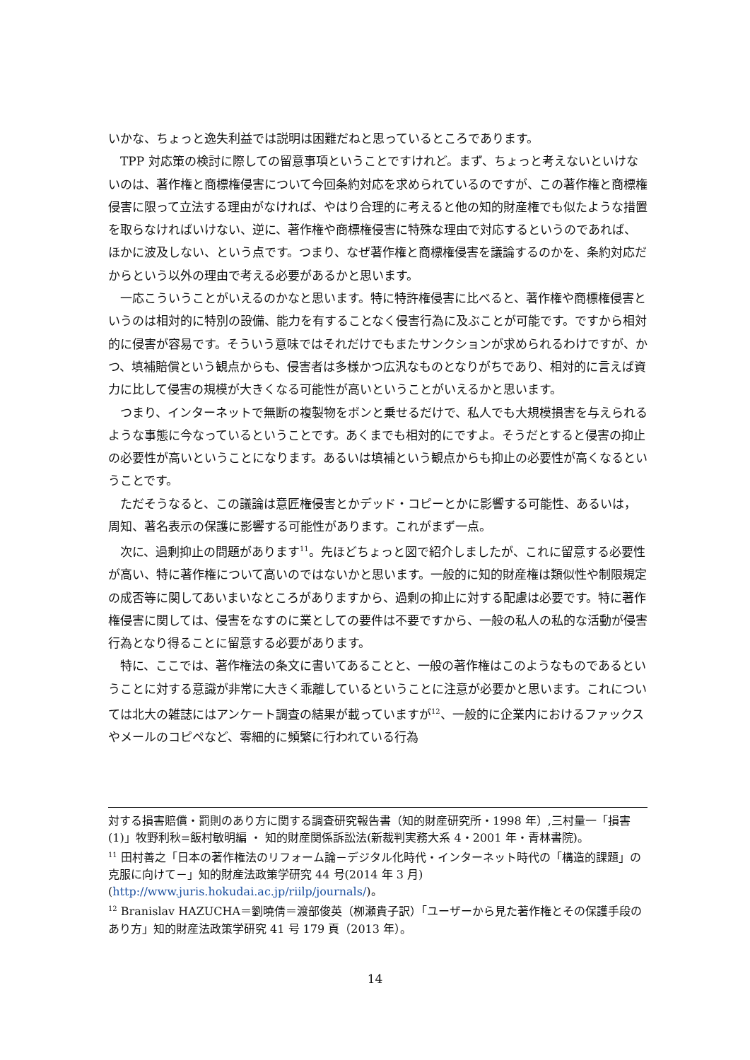いかな、ちょっと逸失利益では説明は困難だねと思っているところであります。
TPP 対応策の検討に際しての留意事項ということですけれど。まず、ちょっと考えないといけないのは、著作権と商標権侵害について今回条約対応を求められているのですが、この著作権と商標権侵害に限って立法する理由がなければ、やはり合理的に考えると他の知的財産権でも似たような措置を取らなければいけない、逆に、著作権や商標権侵害に特殊な理由で対応するというのであれば、ほかに波及しない、という点です。つまり、なぜ著作権と商標権侵害を議論するのかを、条約対応だからという以外の理由で考える必要があるかと思います。
一応こういうことがいえるのかなと思います。特に特許権侵害に比べると、著作権や商標権侵害というのは相対的に特別の設備、能力を有することなく侵害行為に及ぶことが可能です。ですから相対的に侵害が容易です。そういう意味ではそれだけでもまたサンクションが求められるわけですが、かつ、填補賠償という観点からも、侵害者は多様かつ広汎なものとなりがちであり、相対的に言えば資力に比して侵害の規模が大きくなる可能性が高いということがいえるかと思います。
つまり、インターネットで無断の複製物をボンと乗せるだけで、私人でも大規模損害を与えられるような事態に今なっているということです。あくまでも相対的にですよ。そうだとすると侵害の抑止の必要性が高いということになります。あるいは填補という観点からも抑止の必要性が高くなるということです。
ただそうなると、この議論は意匠権侵害とかデッド・コピーとかに影響する可能性、あるいは，周知、著名表示の保護に影響する可能性があります。これがまず一点。
次に、過剰抑止の問題があります<sup>11</sup>。先ほどちょっと図で紹介しましたが、これに留意する必要性が高い、特に著作権について高いのではないかと思います。一般的に知的財産権は類似性や制限規定の成否等に関してあいまいなところがありますから、過剰の抑止に対する配慮は必要です。特に著作権侵害に関しては、侵害をなすのに業としての要件は不要ですから、一般の私人の私的な活動が侵害行為となり得ることに留意する必要があります。
特に、ここでは、著作権法の条文に書いてあることと、一般の著作権はこのようなものであるということに対する意識が非常に大きく乖離しているということに注意が必要かと思います。これについては北大の雑誌にはアンケート調査の結果が載っていますが<sup>12</sup>、一般的に企業内におけるファックスやメールのコピペなど、零細的に頻繁に行われている行為
対する損害賠償・罰則のあり方に関する調査研究報告書（知的財産研究所・1998 年）,三村量一「損害(1)」牧野利秋=飯村敏明編 ・ 知的財産関係訴訟法(新裁判実務大系 4・2001 年・青林書院)。
<sup>11</sup> 田村善之「日本の著作権法のリフォーム論－デジタル化時代・インターネット時代の「構造的課題」の克服に向けて－」知的財産法政策学研究 44 号(2014 年 3 月)(http://www.juris.hokudai.ac.jp/riilp/journals/)。
<sup>12</sup> Branislav HAZUCHA＝劉曉倩＝渡部俊英（栁瀬貴子訳）「ユーザーから見た著作権とその保護手段のあり方」知的財産法政策学研究 41 号 179 頁（2013 年）。
14